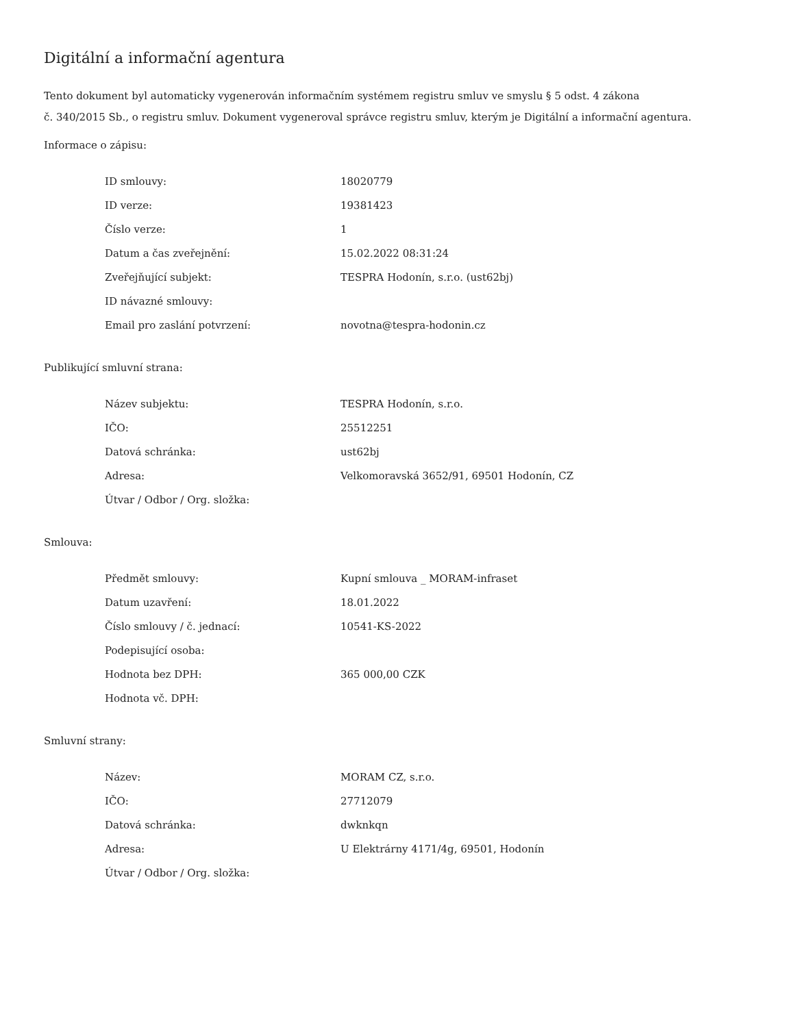Digitální a informační agentura
Tento dokument byl automaticky vygenerován informačním systémem registru smluv ve smyslu § 5 odst. 4 zákona
č. 340/2015 Sb., o registru smluv. Dokument vygeneroval správce registru smluv, kterým je Digitální a informační agentura.
Informace o zápisu:
| ID smlouvy: | 18020779 |
| ID verze: | 19381423 |
| Číslo verze: | 1 |
| Datum a čas zveřejnění: | 15.02.2022 08:31:24 |
| Zveřejňující subjekt: | TESPRA Hodonín, s.r.o. (ust62bj) |
| ID návazné smlouvy: | |
| Email pro zaslání potvrzení: | novotna@tespra-hodonin.cz |
Publikující smluvní strana:
| Název subjektu: | TESPRA Hodonín, s.r.o. |
| IČO: | 25512251 |
| Datová schránka: | ust62bj |
| Adresa: | Velkomoravská 3652/91, 69501 Hodonín, CZ |
| Útvar / Odbor / Org. složka: | |
Smlouva:
| Předmět smlouvy: | Kupní smlouva _ MORAM-infraset |
| Datum uzavření: | 18.01.2022 |
| Číslo smlouvy / č. jednací: | 10541-KS-2022 |
| Podepisující osoba: | |
| Hodnota bez DPH: | 365 000,00 CZK |
| Hodnota vč. DPH: | |
Smluvní strany:
| Název: | MORAM CZ, s.r.o. |
| IČO: | 27712079 |
| Datová schránka: | dwknkqn |
| Adresa: | U Elektrárny 4171/4g, 69501, Hodonín |
| Útvar / Odbor / Org. složka: | |